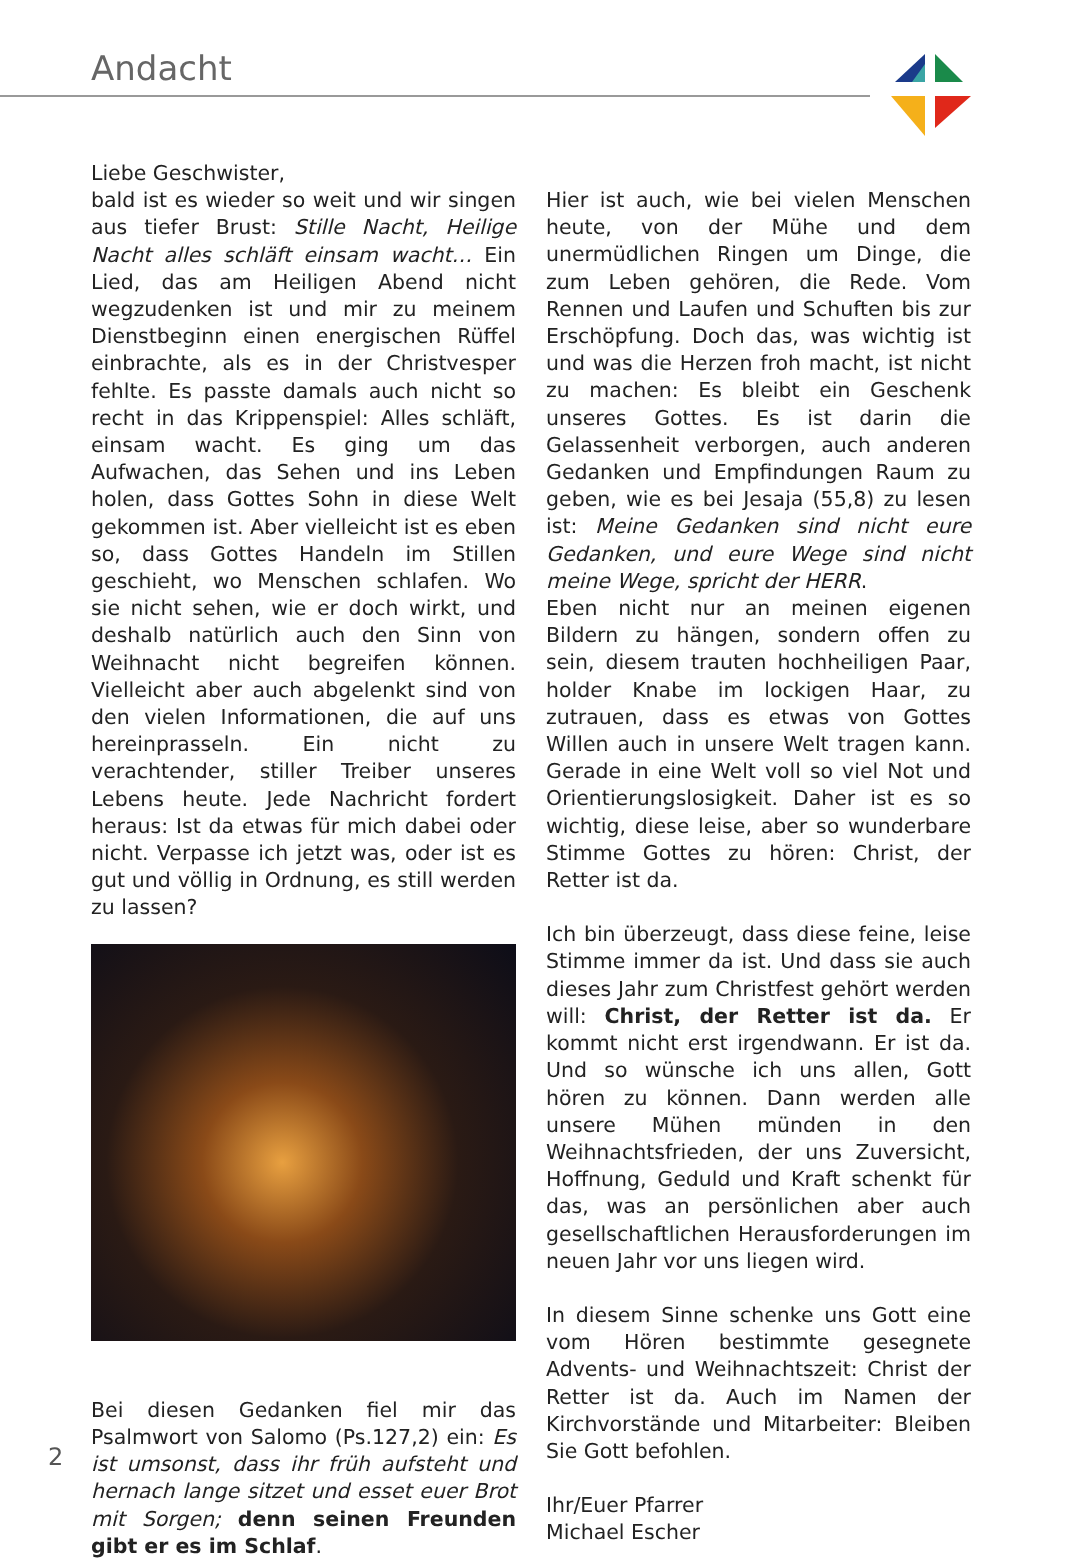Andacht
Liebe Geschwister,
bald ist es wieder so weit und wir singen aus tiefer Brust: Stille Nacht, Heilige Nacht alles schläft einsam wacht… Ein Lied, das am Heiligen Abend nicht wegzudenken ist und mir zu meinem Dienstbeginn einen energischen Rüffel einbrachte, als es in der Christvesper fehlte. Es passte damals auch nicht so recht in das Krippenspiel: Alles schläft, einsam wacht. Es ging um das Aufwachen, das Sehen und ins Leben holen, dass Gottes Sohn in diese Welt gekommen ist. Aber vielleicht ist es eben so, dass Gottes Handeln im Stillen geschieht, wo Menschen schlafen. Wo sie nicht sehen, wie er doch wirkt, und deshalb natürlich auch den Sinn von Weihnacht nicht begreifen können. Vielleicht aber auch abgelenkt sind von den vielen Informationen, die auf uns hereinprasseln. Ein nicht zu verachtender, stiller Treiber unseres Lebens heute. Jede Nachricht fordert heraus: Ist da etwas für mich dabei oder nicht. Verpasse ich jetzt was, oder ist es gut und völlig in Ordnung, es still werden zu lassen?
Bei diesen Gedanken fiel mir das Psalmwort von Salomo (Ps.127,2) ein: Es ist umsonst, dass ihr früh aufsteht und hernach lange sitzet und esset euer Brot mit Sorgen; denn seinen Freunden gibt er es im Schlaf.
Hier ist auch, wie bei vielen Menschen heute, von der Mühe und dem unermüdlichen Ringen um Dinge, die zum Leben gehören, die Rede. Vom Rennen und Laufen und Schuften bis zur Erschöpfung. Doch das, was wichtig ist und was die Herzen froh macht, ist nicht zu machen: Es bleibt ein Geschenk unseres Gottes. Es ist darin die Gelassenheit verborgen, auch anderen Gedanken und Empfindungen Raum zu geben, wie es bei Jesaja (55,8) zu lesen ist: Meine Gedanken sind nicht eure Gedanken, und eure Wege sind nicht meine Wege, spricht der HERR.
Eben nicht nur an meinen eigenen Bildern zu hängen, sondern offen zu sein, diesem trauten hochheiligen Paar, holder Knabe im lockigen Haar, zu zutrauen, dass es etwas von Gottes Willen auch in unsere Welt tragen kann. Gerade in eine Welt voll so viel Not und Orientierungslosigkeit. Daher ist es so wichtig, diese leise, aber so wunderbare Stimme Gottes zu hören: Christ, der Retter ist da.
Ich bin überzeugt, dass diese feine, leise Stimme immer da ist. Und dass sie auch dieses Jahr zum Christfest gehört werden will: Christ, der Retter ist da. Er kommt nicht erst irgendwann. Er ist da. Und so wünsche ich uns allen, Gott hören zu können. Dann werden alle unsere Mühen münden in den Weihnachtsfrieden, der uns Zuversicht, Hoffnung, Geduld und Kraft schenkt für das, was an persönlichen aber auch gesellschaftlichen Herausforderungen im neuen Jahr vor uns liegen wird.
In diesem Sinne schenke uns Gott eine vom Hören bestimmte gesegnete Advents- und Weihnachtszeit: Christ der Retter ist da. Auch im Namen der Kirchvorstände und Mitarbeiter: Bleiben Sie Gott befohlen.
Ihr/Euer Pfarrer
Michael Escher
2